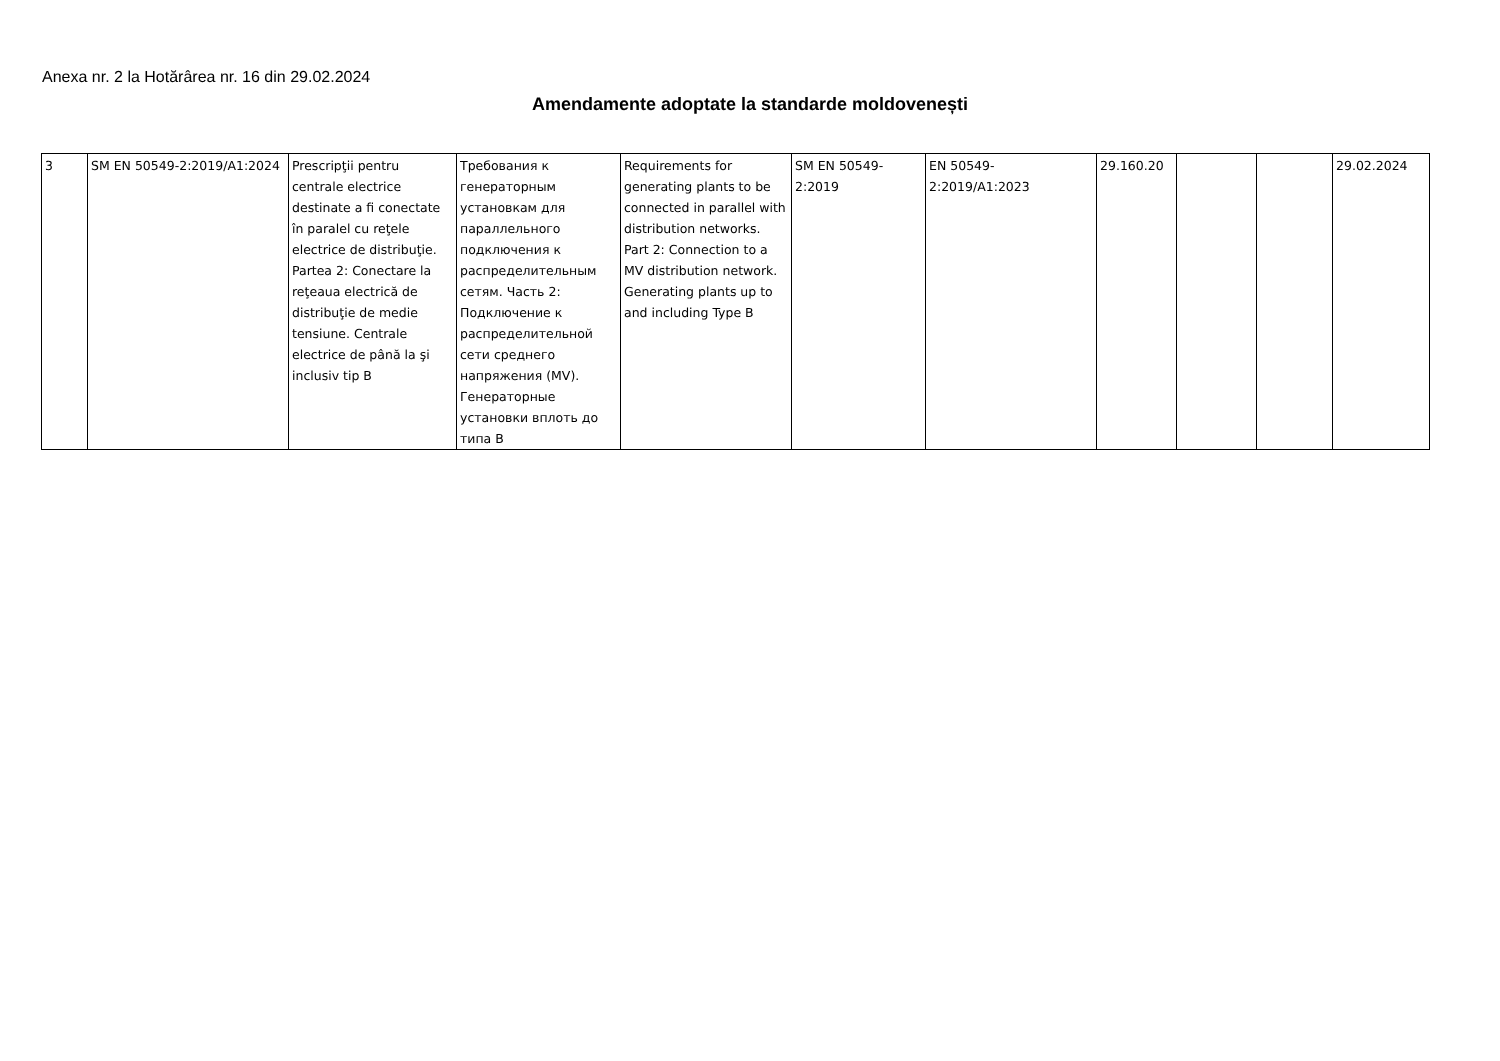Anexa nr. 2 la Hotărârea nr. 16 din 29.02.2024
Amendamente adoptate la standarde moldovenești
| 3 | SM EN 50549-2:2019/A1:2024 | Prescripţii pentru centrale electrice destinate a fi conectate în paralel cu reţele electrice de distribuţie. Partea 2: Conectare la reţeaua electrică de distribuţie de medie tensiune. Centrale electrice de până la şi inclusiv tip B | Требования к генераторным установкам для параллельного подключения к распределительным сетям. Часть 2: Подключение к распределительной сети среднего напряжения (MV). Генераторные установки вплоть до типа B | Requirements for generating plants to be connected in parallel with distribution networks. Part 2: Connection to a MV distribution network. Generating plants up to and including Type B | SM EN 50549-2:2019 | EN 50549-2:2019/A1:2023 | 29.160.20 | | | 29.02.2024 |